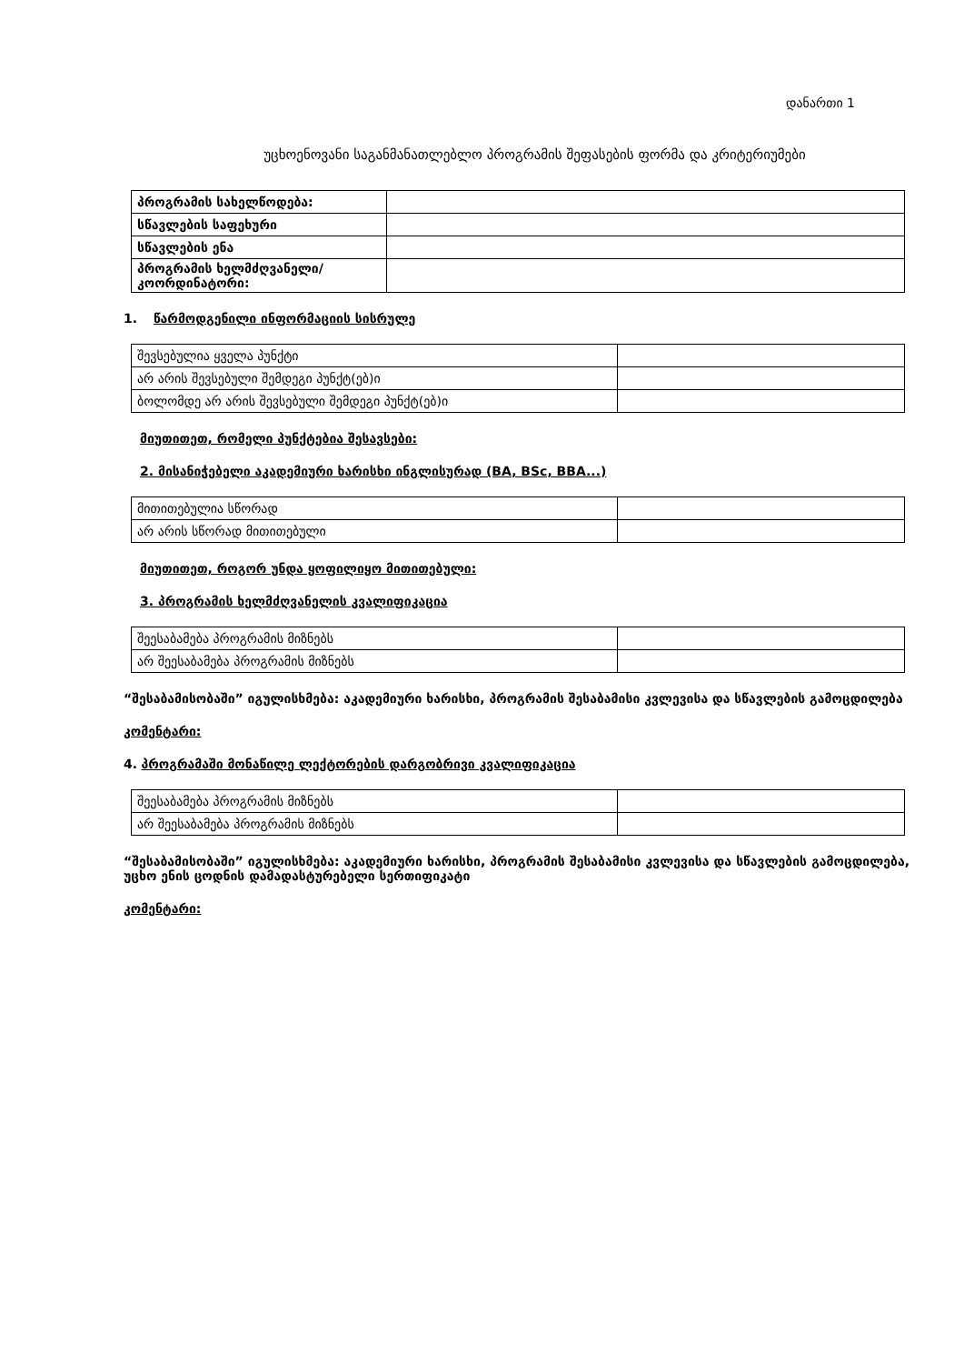დანართი 1
უცხოენოვანი საგანმანათლებლო პროგრამის შეფასების ფორმა და კრიტერიუმები
| პროგრამის სახელწოდება: | |
| სწავლების საფეხური | |
| სწავლების ენა | |
| პროგრამის ხელმძღვანელი/ კოორდინატორი: | |
1. წარმოდგენილი ინფორმაციის სისრულე
| შევსებულია ყველა პუნქტი | |
| არ არის შევსებული შემდეგი პუნქტ(ებ)ი | |
| ბოლომდე არ არის შევსებული შემდეგი პუნქტ(ებ)ი | |
მიუთითეთ, რომელი პუნქტებია შესავსები:
2. მისანიჭებელი აკადემიური ხარისხი ინგლისურად (BA, BSc, BBA...)
| მითითებულია სწორად | |
| არ არის სწორად მითითებული | |
მიუთითეთ, როგორ უნდა ყოფილიყო მითითებული:
3. პროგრამის ხელმძღვანელის კვალიფიკაცია
| შეესაბამება პროგრამის მიზნებს | |
| არ შეესაბამება პროგრამის მიზნებს | |
“შესაბამისობაში” იგულისხმება: აკადემიური ხარისხი, პროგრამის შესაბამისი კვლევისა და სწავლების გამოცდილება
კომენტარი:
4. პროგრამაში მონაწილე ლექტორების დარგობრივი კვალიფიკაცია
| შეესაბამება პროგრამის მიზნებს | |
| არ შეესაბამება პროგრამის მიზნებს | |
“შესაბამისობაში” იგულისხმება: აკადემიური ხარისხი, პროგრამის შესაბამისი კვლევისა და სწავლების გამოცდილება, უცხო ენის ცოდნის დამადასტურებელი სერთიფიკატი
კომენტარი: